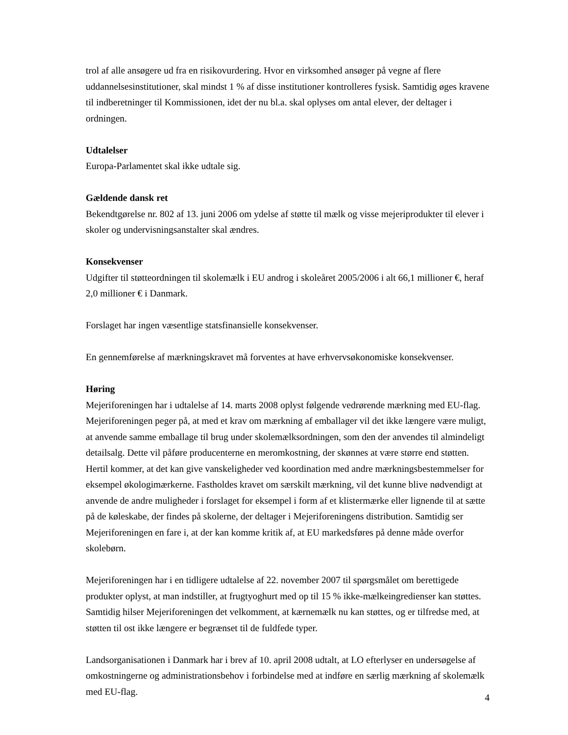trol af alle ansøgere ud fra en risikovurdering. Hvor en virksomhed ansøger på vegne af flere uddannelsesinstitutioner, skal mindst 1 % af disse institutioner kontrolleres fysisk. Samtidig øges kravene til indberetninger til Kommissionen, idet der nu bl.a. skal oplyses om antal elever, der deltager i ordningen.
Udtalelser
Europa-Parlamentet skal ikke udtale sig.
Gældende dansk ret
Bekendtgørelse nr. 802 af 13. juni 2006 om ydelse af støtte til mælk og visse mejeriprodukter til elever i skoler og undervisningsanstalter skal ændres.
Konsekvenser
Udgifter til støtteordningen til skolemælk i EU androg i skoleåret 2005/2006 i alt 66,1 millioner €, heraf 2,0 millioner € i Danmark.
Forslaget har ingen væsentlige statsfinansielle konsekvenser.
En gennemførelse af mærkningskravet må forventes at have erhvervsøkonomiske konsekvenser.
Høring
Mejeriforeningen har i udtalelse af 14. marts 2008 oplyst følgende vedrørende mærkning med EU-flag. Mejeriforeningen peger på, at med et krav om mærkning af emballager vil det ikke længere være muligt, at anvende samme emballage til brug under skolemælksordningen, som den der anvendes til almindeligt detailsalg. Dette vil påføre producenterne en meromkostning, der skønnes at være større end støtten. Hertil kommer, at det kan give vanskeligheder ved koordination med andre mærkningsbestemmelser for eksempel økologimærkerne. Fastholdes kravet om særskilt mærkning, vil det kunne blive nødvendigt at anvende de andre muligheder i forslaget for eksempel i form af et klistermærke eller lignende til at sætte på de køleskabe, der findes på skolerne, der deltager i Mejeriforeningens distribution. Samtidig ser Mejeriforeningen en fare i, at der kan komme kritik af, at EU markedsføres på denne måde overfor skolebørn.
Mejeriforeningen har i en tidligere udtalelse af 22. november 2007 til spørgsmålet om berettigede produkter oplyst, at man indstiller, at frugtyoghurt med op til 15 % ikke-mælkeingredienser kan støttes. Samtidig hilser Mejeriforeningen det velkomment, at kærnemælk nu kan støttes, og er tilfredse med, at støtten til ost ikke længere er begrænset til de fuldfede typer.
Landsorganisationen i Danmark har i brev af 10. april 2008 udtalt, at LO efterlyser en undersøgelse af omkostningerne og administrationsbehov i forbindelse med at indføre en særlig mærkning af skolemælk med EU-flag.
4